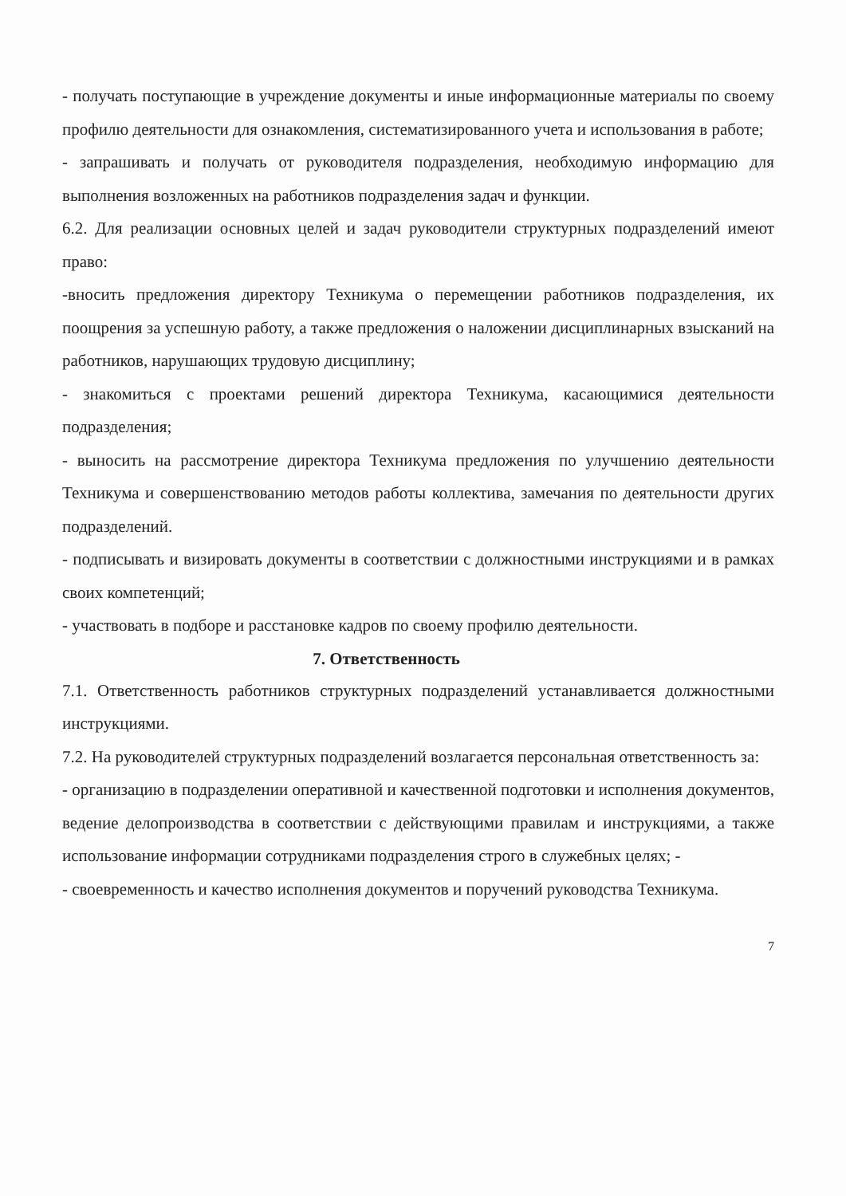- получать поступающие в учреждение документы и иные информационные материалы по своему профилю деятельности для ознакомления, систематизированного учета и использования в работе;
- запрашивать и получать от руководителя подразделения, необходимую информацию для выполнения возложенных на работников подразделения задач и функции.
6.2. Для реализации основных целей и задач руководители структурных подразделений имеют право:
-вносить предложения директору Техникума о перемещении работников подразделения, их поощрения за успешную работу, а также предложения о наложении дисциплинарных взысканий на работников, нарушающих трудовую дисциплину;
- знакомиться с проектами решений директора Техникума, касающимися деятельности подразделения;
- выносить на рассмотрение директора Техникума предложения по улучшению деятельности Техникума и совершенствованию методов работы коллектива, замечания по деятельности других подразделений.
- подписывать и визировать документы в соответствии с должностными инструкциями и в рамках своих компетенций;
- участвовать в подборе и расстановке кадров по своему профилю деятельности.
7. Ответственность
7.1. Ответственность работников структурных подразделений устанавливается должностными инструкциями.
7.2. На руководителей структурных подразделений возлагается персональная ответственность за:
- организацию в подразделении оперативной и качественной подготовки и исполнения документов, ведение делопроизводства в соответствии с действующими правилам и инструкциями, а также использование информации сотрудниками подразделения строго в служебных целях; -
- своевременность и качество исполнения документов и поручений руководства Техникума.
7